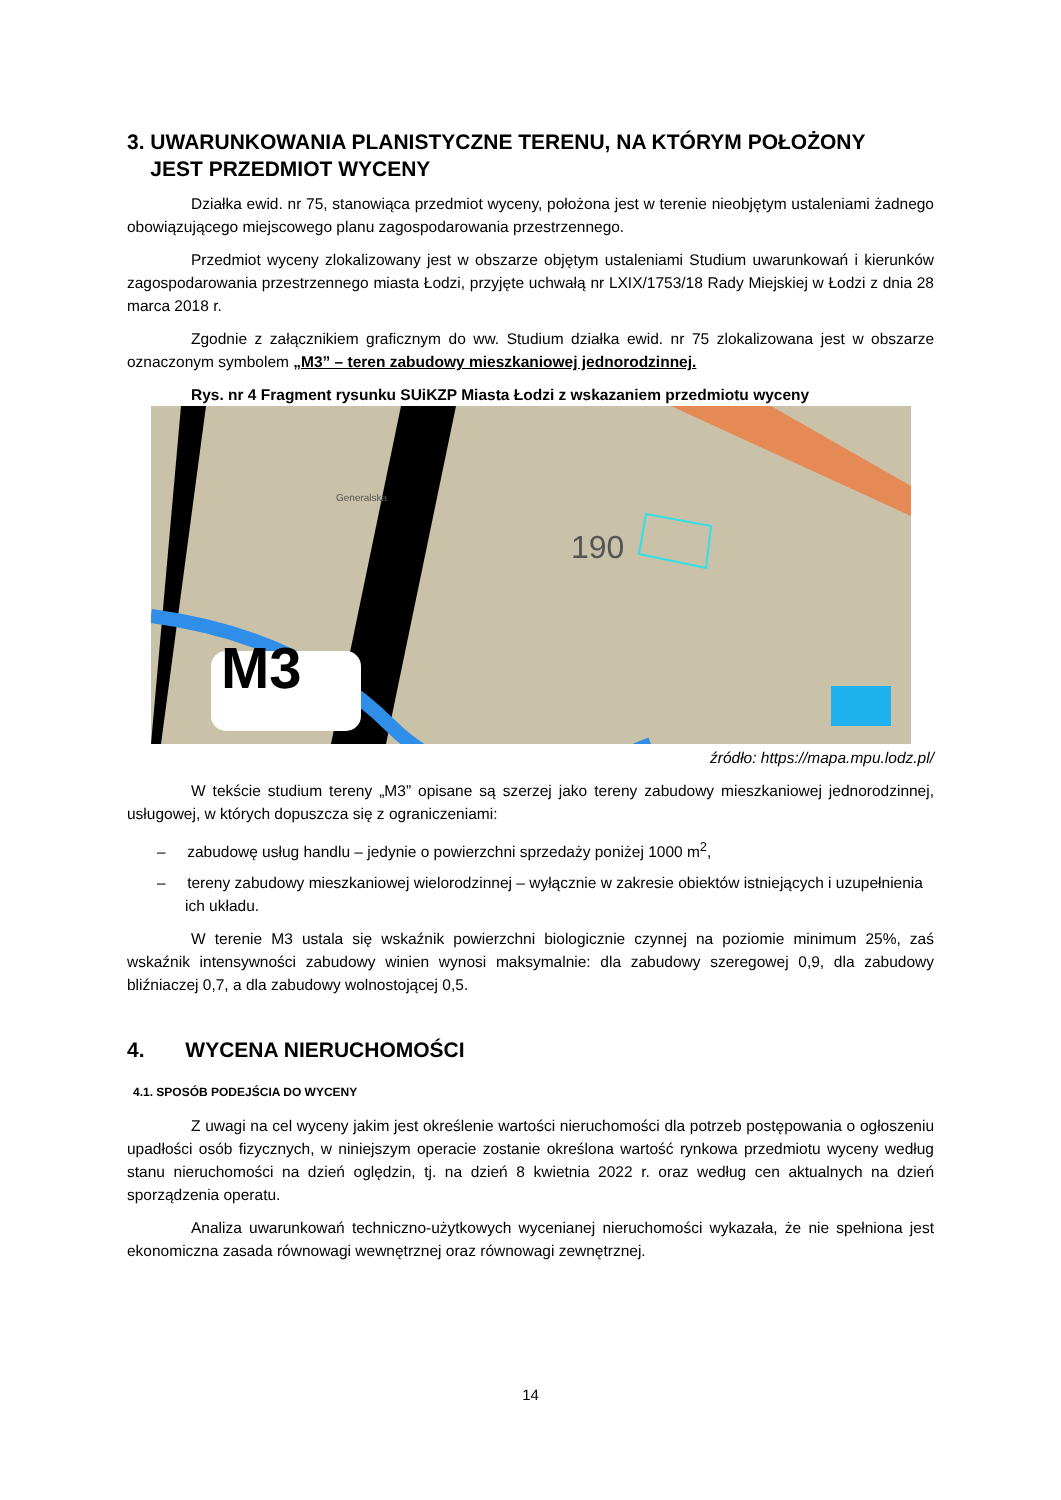3. UWARUNKOWANIA PLANISTYCZNE TERENU, NA KTÓRYM POŁOŻONY
JEST PRZEDMIOT WYCENY
Działka ewid. nr 75, stanowiąca przedmiot wyceny, położona jest w terenie nieobjętym ustaleniami żadnego obowiązującego miejscowego planu zagospodarowania przestrzennego.
Przedmiot wyceny zlokalizowany jest w obszarze objętym ustaleniami Studium uwarunkowań i kierunków zagospodarowania przestrzennego miasta Łodzi, przyjęte uchwałą nr LXIX/1753/18 Rady Miejskiej w Łodzi z dnia 28 marca 2018 r.
Zgodnie z załącznikiem graficznym do ww. Studium działka ewid. nr 75 zlokalizowana jest w obszarze oznaczonym symbolem „M3” – teren zabudowy mieszkaniowej jednorodzinnej.
Rys. nr 4 Fragment rysunku SUiKZP Miasta Łodzi z wskazaniem przedmiotu wyceny
M3
190
Generalska
źródło: https://mapa.mpu.lodz.pl/
W tekście studium tereny „M3” opisane są szerzej jako tereny zabudowy mieszkaniowej jednorodzinnej, usługowej, w których dopuszcza się z ograniczeniami:
– zabudowę usług handlu – jedynie o powierzchni sprzedaży poniżej 1000 m<sup>2</sup>,
– tereny zabudowy mieszkaniowej wielorodzinnej – wyłącznie w zakresie obiektów istniejących i uzupełnienia ich układu.
W terenie M3 ustala się wskaźnik powierzchni biologicznie czynnej na poziomie minimum 25%, zaś wskaźnik intensywności zabudowy winien wynosi maksymalnie: dla zabudowy szeregowej 0,9, dla zabudowy bliźniaczej 0,7, a dla zabudowy wolnostojącej 0,5.
4. WYCENA NIERUCHOMOŚCI
4.1. SPOSÓB PODEJŚCIA DO WYCENY
Z uwagi na cel wyceny jakim jest określenie wartości nieruchomości dla potrzeb postępowania o ogłoszeniu upadłości osób fizycznych, w niniejszym operacie zostanie określona wartość rynkowa przedmiotu wyceny według stanu nieruchomości na dzień oględzin, tj. na dzień 8 kwietnia 2022 r. oraz według cen aktualnych na dzień sporządzenia operatu.
Analiza uwarunkowań techniczno-użytkowych wycenianej nieruchomości wykazała, że nie spełniona jest ekonomiczna zasada równowagi wewnętrznej oraz równowagi zewnętrznej.
14